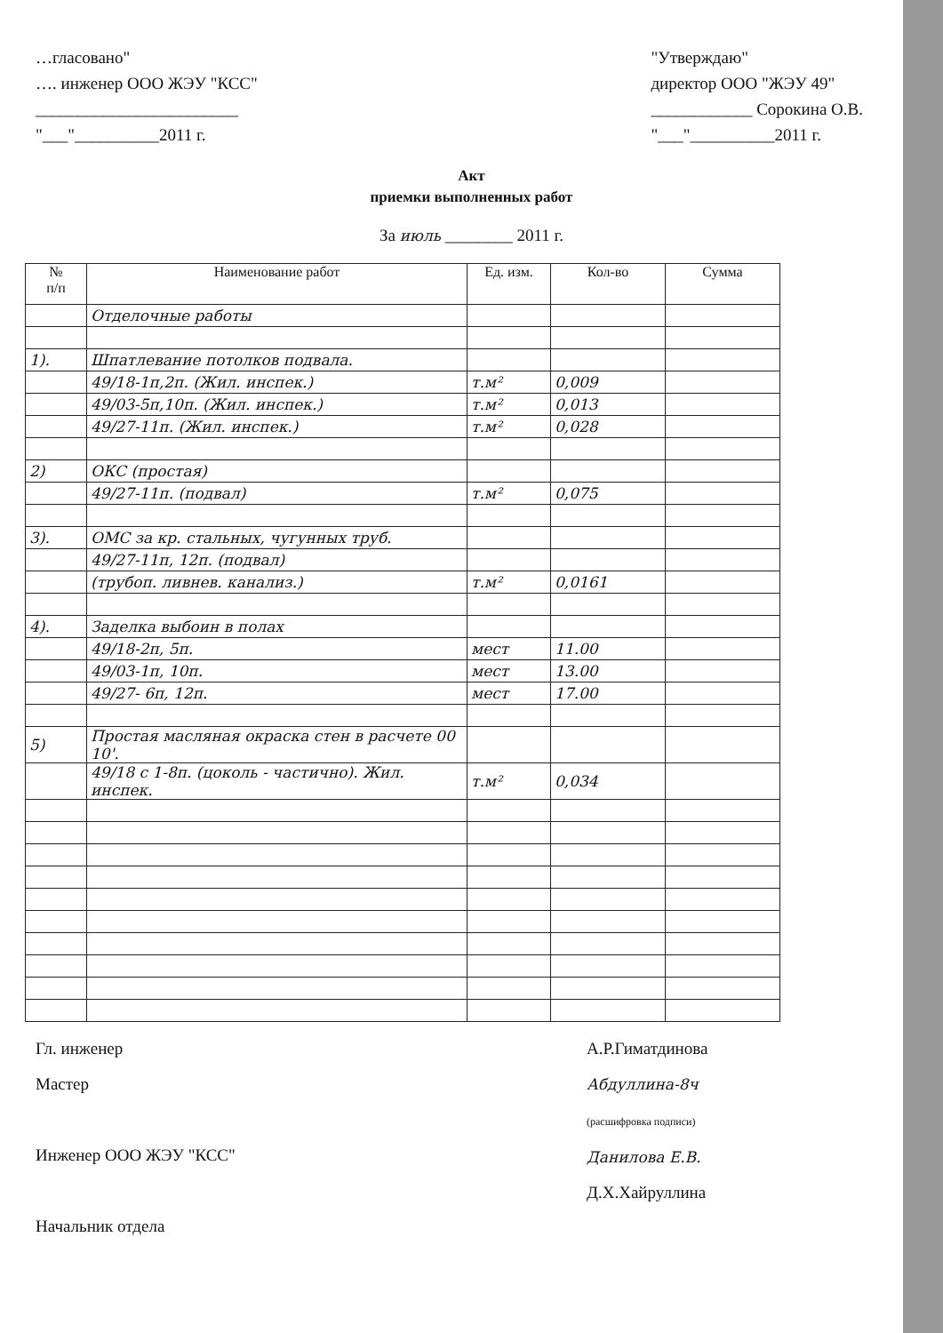…гласовано"
…. инженер ООО ЖЭУ "КСС"
________________________
"___"__________2011 г.
"Утверждаю"
директор ООО "ЖЭУ 49"
____________ Сорокина О.В.
"___"__________2011 г.
Акт
приемки выполненных работ
За июль ________ 2011 г.
| № п/п | Наименование работ | Ед. изм. | Кол-во | Сумма |
| --- | --- | --- | --- | --- |
| | Отделочные работы | | | |
| 1). | Шпатлевание потолков подвала. | | | |
| | 49/18-1п,2п. (Жил. инспек.) | т.м² | 0,009 | |
| | 49/03-5п,10п. (Жил. инспек.) | т.м² | 0,013 | |
| | 49/27-11п. (Жил. инспек.) | т.м² | 0,028 | |
| 2) | ОКС (простая) | | | |
| | 49/27-11п. (подвал) | т.м² | 0,075 | |
| 3). | ОМС за кр. стальных, чугунных труб. | | | |
| | 49/27-11п, 12п. (подвал) | | | |
| | (трубоп. ливнев. канализ.) | т.м² | 0,0161 | |
| 4). | Заделка выбоин в полах | | | |
| | 49/18-2п, 5п. | мест | 11.00 | |
| | 49/03-1п, 10п. | мест | 13.00 | |
| | 49/27- 6п, 12п. | мест | 17.00 | |
| 5) | Простая масляная окраска стен в расчете 00 10'. | | | |
| | 49/18 с 1-8п. (цоколь - частично). Жил. инспек. | т.м² | 0,034 | |
Гл. инженер
Мастер
Инженер ООО ЖЭУ "КСС"
Начальник отдела
А.Р.Гиматдинова
Абдуллина-8ч
(расшифровка подписи)
Данилова Е.В.
Д.Х.Хайруллина